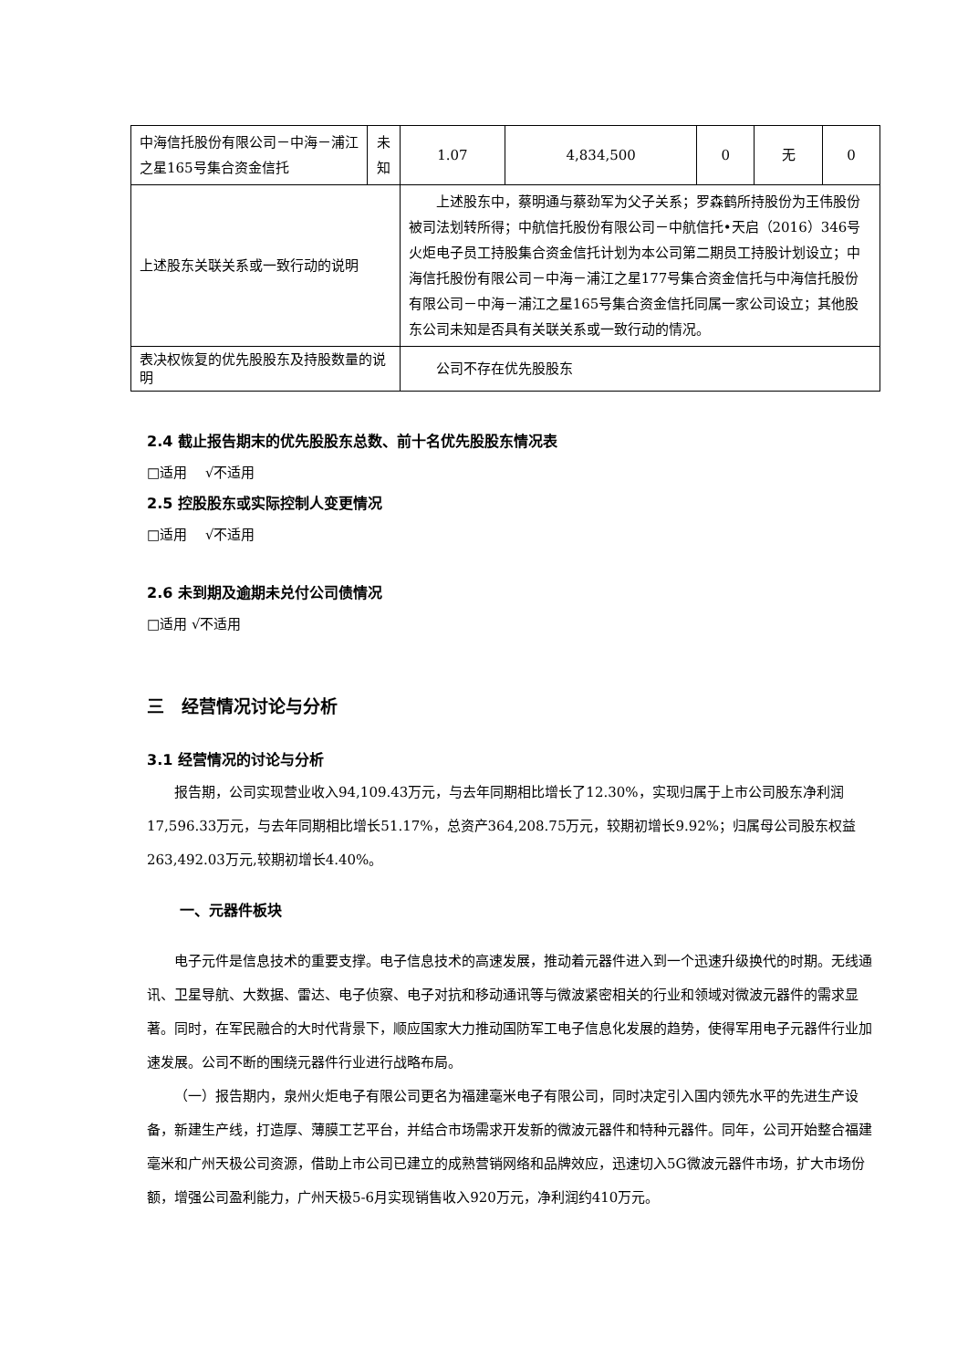| 中海信托股份有限公司－中海－浦江之星165号集合资金信托 | 未知 | 1.07 | 4,834,500 | 0 | 无 | 0 |
| 上述股东关联关系或一致行动的说明 | | 上述股东中，蔡明通与蔡劲军为父子关系；罗森鹤所持股份为王伟股份被司法划转所得；中航信托股份有限公司－中航信托•天启（2016）346号火炬电子员工持股集合资金信托计划为本公司第二期员工持股计划设立；中海信托股份有限公司－中海－浦江之星177号集合资金信托与中海信托股份有限公司－中海－浦江之星165号集合资金信托同属一家公司设立；其他股东公司未知是否具有关联关系或一致行动的情况。 | | | | |
| 表决权恢复的优先股股东及持股数量的说明 | | 公司不存在优先股股东 | | | | |
2.4 截止报告期末的优先股股东总数、前十名优先股股东情况表
□适用　 √不适用
2.5 控股股东或实际控制人变更情况
□适用　 √不适用
2.6 未到期及逾期未兑付公司债情况
□适用 √不适用
三　经营情况讨论与分析
3.1 经营情况的讨论与分析
报告期，公司实现营业收入94,109.43万元，与去年同期相比增长了12.30%，实现归属于上市公司股东净利润17,596.33万元，与去年同期相比增长51.17%，总资产364,208.75万元，较期初增长9.92%；归属母公司股东权益263,492.03万元,较期初增长4.40%。
一、元器件板块
电子元件是信息技术的重要支撑。电子信息技术的高速发展，推动着元器件进入到一个迅速升级换代的时期。无线通讯、卫星导航、大数据、雷达、电子侦察、电子对抗和移动通讯等与微波紧密相关的行业和领域对微波元器件的需求显著。同时，在军民融合的大时代背景下，顺应国家大力推动国防军工电子信息化发展的趋势，使得军用电子元器件行业加速发展。公司不断的围绕元器件行业进行战略布局。
（一）报告期内，泉州火炬电子有限公司更名为福建毫米电子有限公司，同时决定引入国内领先水平的先进生产设备，新建生产线，打造厚、薄膜工艺平台，并结合市场需求开发新的微波元器件和特种元器件。同年，公司开始整合福建毫米和广州天极公司资源，借助上市公司已建立的成熟营销网络和品牌效应，迅速切入5G微波元器件市场，扩大市场份额，增强公司盈利能力，广州天极5-6月实现销售收入920万元，净利润约410万元。